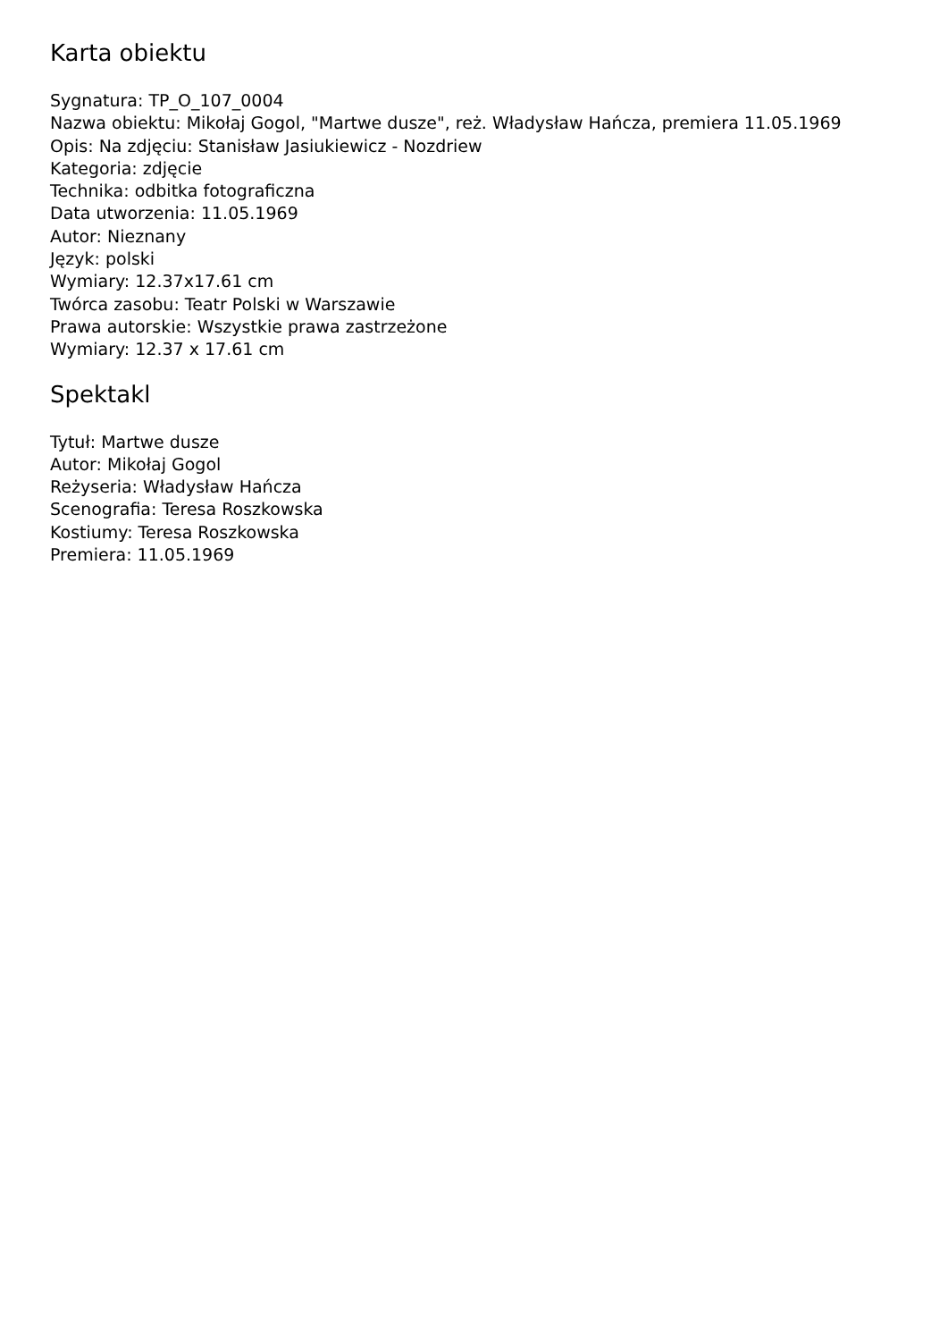Karta obiektu
Sygnatura: TP_O_107_0004
Nazwa obiektu: Mikołaj Gogol, "Martwe dusze", reż. Władysław Hańcza, premiera 11.05.1969
Opis: Na zdjęciu: Stanisław Jasiukiewicz - Nozdriew
Kategoria: zdjęcie
Technika: odbitka fotograficzna
Data utworzenia: 11.05.1969
Autor: Nieznany
Język: polski
Wymiary: 12.37x17.61 cm
Twórca zasobu: Teatr Polski w Warszawie
Prawa autorskie: Wszystkie prawa zastrzeżone
Wymiary: 12.37 x 17.61 cm
Spektakl
Tytuł: Martwe dusze
Autor: Mikołaj Gogol
Reżyseria: Władysław Hańcza
Scenografia: Teresa Roszkowska
Kostiumy: Teresa Roszkowska
Premiera: 11.05.1969